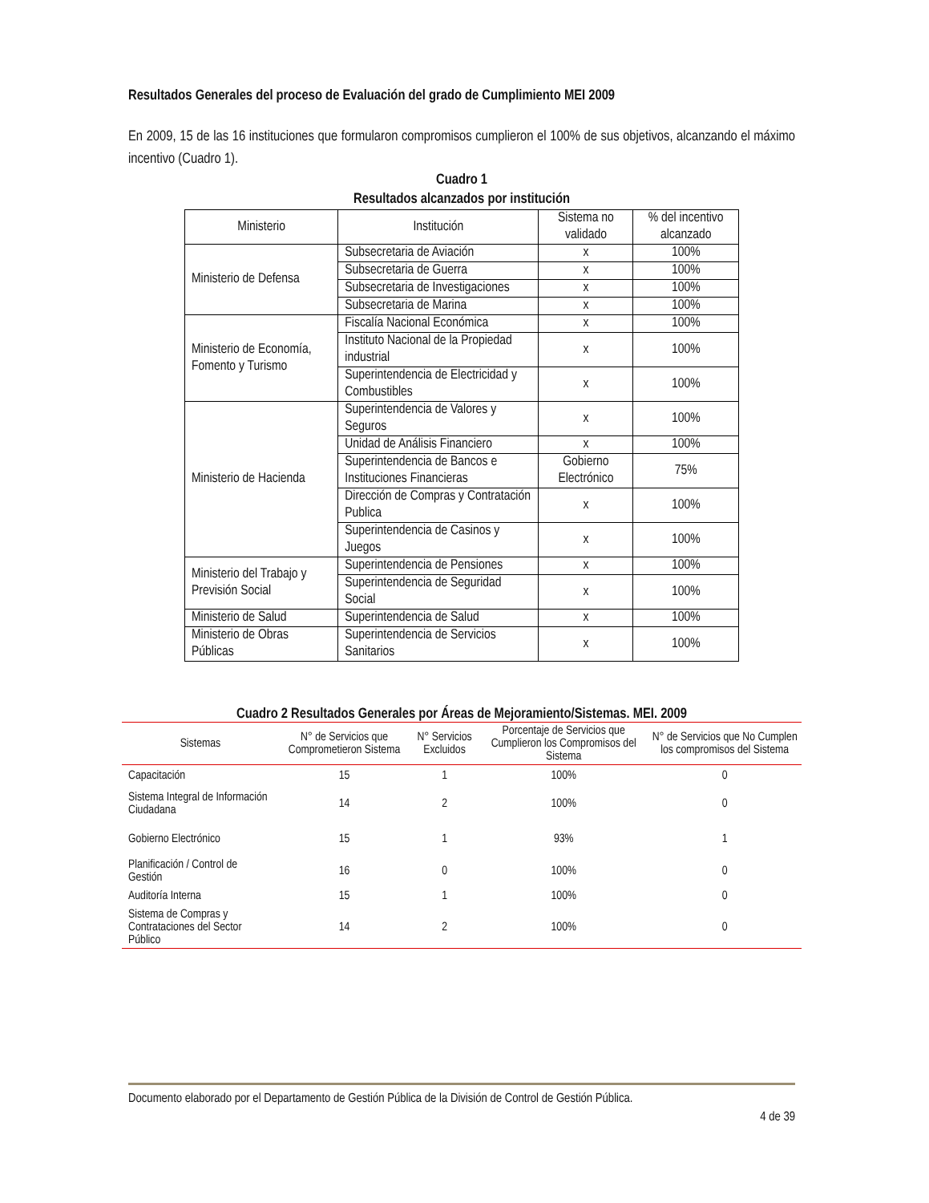Resultados Generales del proceso de Evaluación del grado de Cumplimiento MEI 2009
En 2009, 15 de las 16 instituciones que formularon compromisos cumplieron el 100% de sus objetivos, alcanzando el máximo incentivo (Cuadro 1).
Cuadro 1
Resultados alcanzados por institución
| Ministerio | Institución | Sistema no validado | % del incentivo alcanzado |
| Ministerio de Defensa | Subsecretaria de Aviación | x | 100% |
| | Subsecretaria de Guerra | x | 100% |
| | Subsecretaria de Investigaciones | x | 100% |
| | Subsecretaria de Marina | x | 100% |
| Ministerio de Economía, Fomento y Turismo | Fiscalía Nacional Económica | x | 100% |
| | Instituto Nacional de la Propiedad industrial | x | 100% |
| | Superintendencia de Electricidad y Combustibles | x | 100% |
| Ministerio de Hacienda | Superintendencia de Valores y Seguros | x | 100% |
| | Unidad de Análisis Financiero | x | 100% |
| | Superintendencia de Bancos e Instituciones Financieras | Gobierno Electrónico | 75% |
| | Dirección de Compras y Contratación Publica | x | 100% |
| | Superintendencia de Casinos y Juegos | x | 100% |
| Ministerio del Trabajo y Previsión Social | Superintendencia de Pensiones | x | 100% |
| | Superintendencia de Seguridad Social | x | 100% |
| Ministerio de Salud | Superintendencia de Salud | x | 100% |
| Ministerio de Obras Públicas | Superintendencia de Servicios Sanitarios | x | 100% |
Cuadro 2 Resultados Generales por Áreas de Mejoramiento/Sistemas. MEI. 2009
| Sistemas | N° de Servicios que Comprometieron Sistema | N° Servicios Excluidos | Porcentaje de Servicios que Cumplieron los Compromisos del Sistema | N° de Servicios que No Cumplen los compromisos del Sistema |
| --- | --- | --- | --- | --- |
| Capacitación | 15 | 1 | 100% | 0 |
| Sistema Integral de Información Ciudadana | 14 | 2 | 100% | 0 |
| Gobierno Electrónico | 15 | 1 | 93% | 1 |
| Planificación / Control de Gestión | 16 | 0 | 100% | 0 |
| Auditoría Interna | 15 | 1 | 100% | 0 |
| Sistema de Compras y Contrataciones del Sector Público | 14 | 2 | 100% | 0 |
Documento elaborado por el Departamento de Gestión Pública de la División de Control de Gestión Pública.
4 de 39